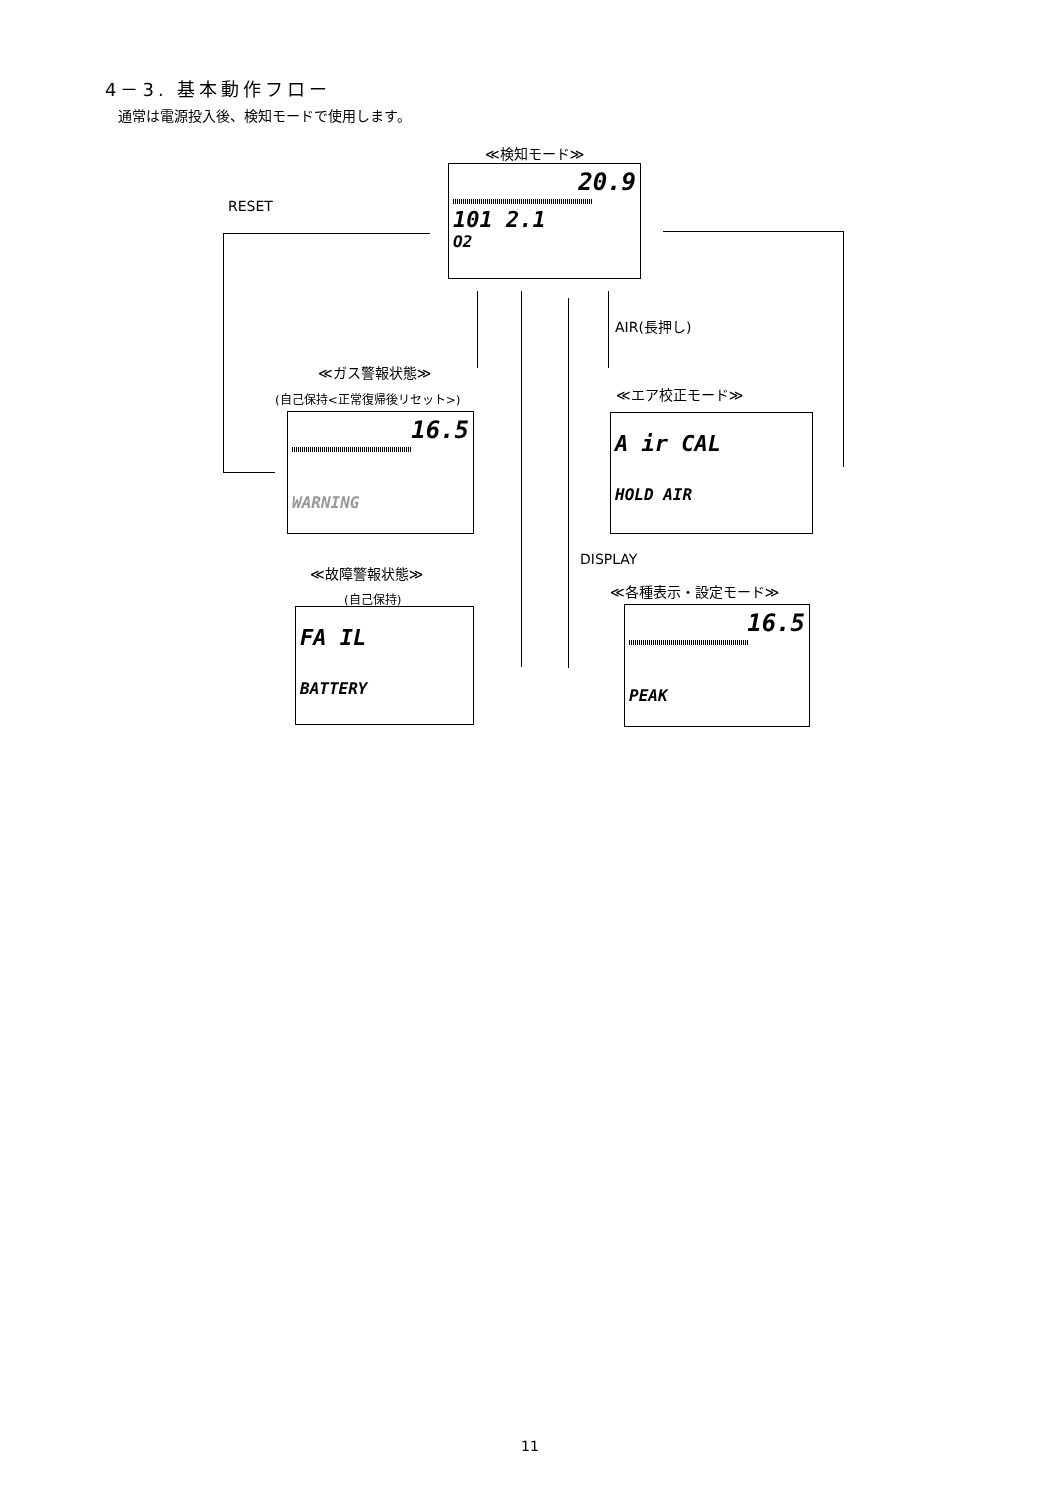4－3. 基本動作フロー
通常は電源投入後、検知モードで使用します。
≪検知モード≫
20.9
101 2.1
O2
RESET
AIR(長押し)
≪ガス警報状態≫
(自己保持<正常復帰後リセット>)
16.5
WARNING
≪エア校正モード≫
A ir CAL
HOLD AIR
DISPLAY
≪故障警報状態≫
(自己保持)
FA IL
BATTERY
≪各種表示・設定モード≫
16.5
PEAK
11